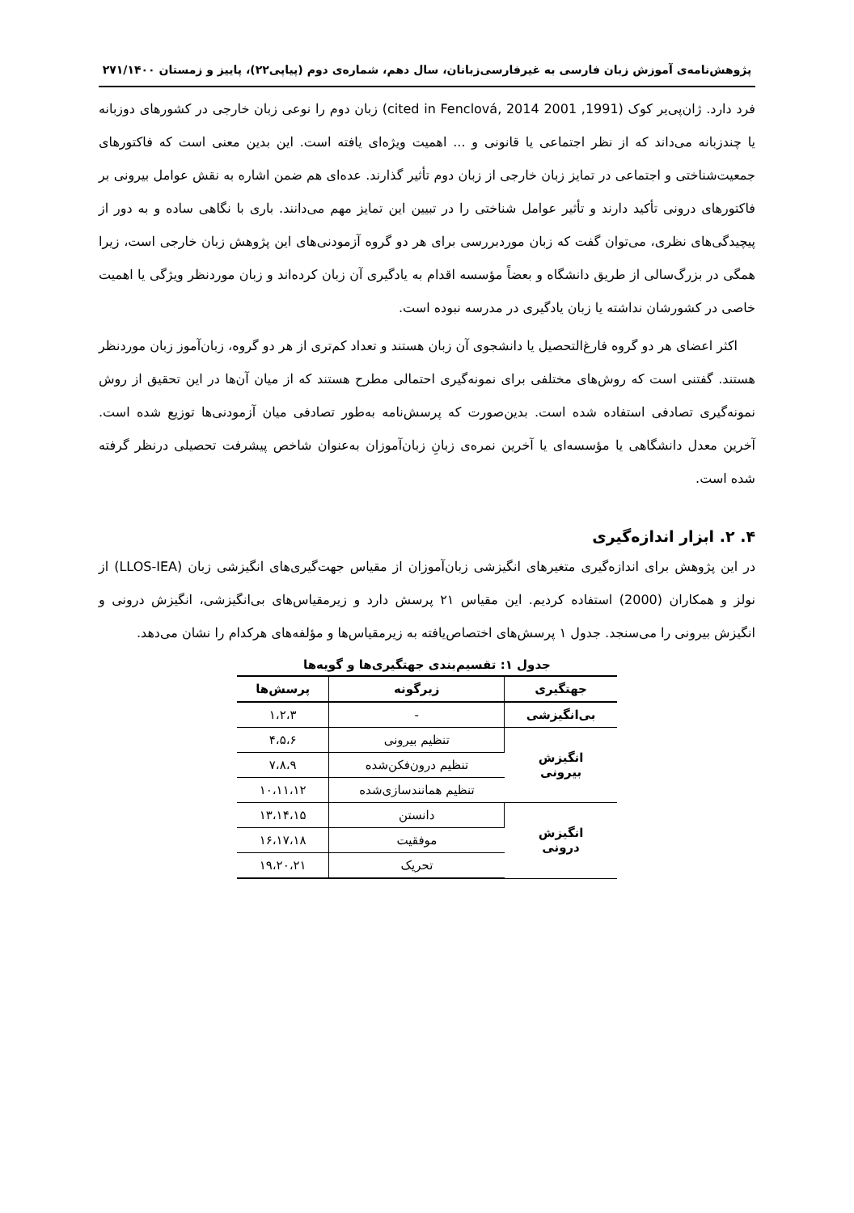پژوهش‌نامه‌ی آموزش زبان فارسی به غیرفارسی‌زبانان، سال دهم، شماره‌ی دوم (پیاپی۲۲)، پاییز و زمستان ۲۷۱/۱۴۰۰
فرد دارد. ژان‌پی‌یر کوک (1991, 2001 cited in Fenclová, 2014) زبان دوم را نوعی زبان خارجی در کشورهای دوزبانه یا چندزبانه می‌داند که از نظر اجتماعی یا قانونی و ... اهمیت ویژه‌ای یافته است. این بدین معنی است که فاکتورهای جمعیت‌شناختی و اجتماعی در تمایز زبان خارجی از زبان دوم تأثیر گذارند. عده‌ای هم ضمن اشاره به نقش عوامل بیرونی بر فاکتورهای درونی تأکید دارند و تأثیر عوامل شناختی را در تبیین این تمایز مهم می‌دانند. باری با نگاهی ساده و به دور از پیچیدگی‌های نظری، می‌توان گفت که زبان موردبررسی برای هر دو گروه آزمودنی‌های این پژوهش زبان خارجی است، زیرا همگی در بزرگ‌سالی از طریق دانشگاه و بعضاً مؤسسه اقدام به یادگیری آن زبان کرده‌اند و زبان موردنظر ویژگی یا اهمیت خاصی در کشورشان نداشته یا زبان یادگیری در مدرسه نبوده است.
اکثر اعضای هر دو گروه فارغ‌التحصیل یا دانشجوی آن زبان هستند و تعداد کم‌تری از هر دو گروه، زبان‌آموز زبان موردنظر هستند. گفتنی است که روش‌های مختلفی برای نمونه‌گیری احتمالی مطرح هستند که از میان آن‌ها در این تحقیق از روش نمونه‌گیری تصادفی استفاده شده است. بدین‌صورت که پرسش‌نامه به‌طور تصادفی میان آزمودنی‌ها توزیع شده است. آخرین معدل دانشگاهی یا مؤسسه‌ای یا آخرین نمره‌ی زبانِ زبان‌آموزان به‌عنوان شاخص پیشرفت تحصیلی درنظر گرفته شده است.
۴. ۲. ابزار اندازه‌گیری
در این پژوهش برای اندازه‌گیری متغیرهای انگیزشی زبان‌آموزان از مقیاس جهت‌گیری‌های انگیزشی زبان (LLOS-IEA) از نولز و همکاران (2000) استفاده کردیم. این مقیاس ۲۱ پرسش دارد و زیرمقیاس‌های بی‌انگیزشی، انگیزش درونی و انگیزش بیرونی را می‌سنجد. جدول ۱ پرسش‌های اختصاص‌یافته به زیرمقیاس‌ها و مؤلفه‌های هرکدام را نشان می‌دهد.
جدول ۱: تقسیم‌بندی جهتگیری‌ها و گویه‌ها
| جهتگیری | زیرگونه | پرسش‌ها |
| --- | --- | --- |
| بی‌انگیزشی | - | ۱،۲،۳ |
| انگیزش بیرونی | تنظیم بیرونی | ۴،۵،۶ |
| | تنظیم درون‌فکن‌شده | ۷،۸،۹ |
| | تنظیم همانندسازی‌شده | ۱۰،۱۱،۱۲ |
| انگیزش درونی | دانستن | ۱۳،۱۴،۱۵ |
| | موفقیت | ۱۶،۱۷،۱۸ |
| | تحریک | ۱۹،۲۰،۲۱ |